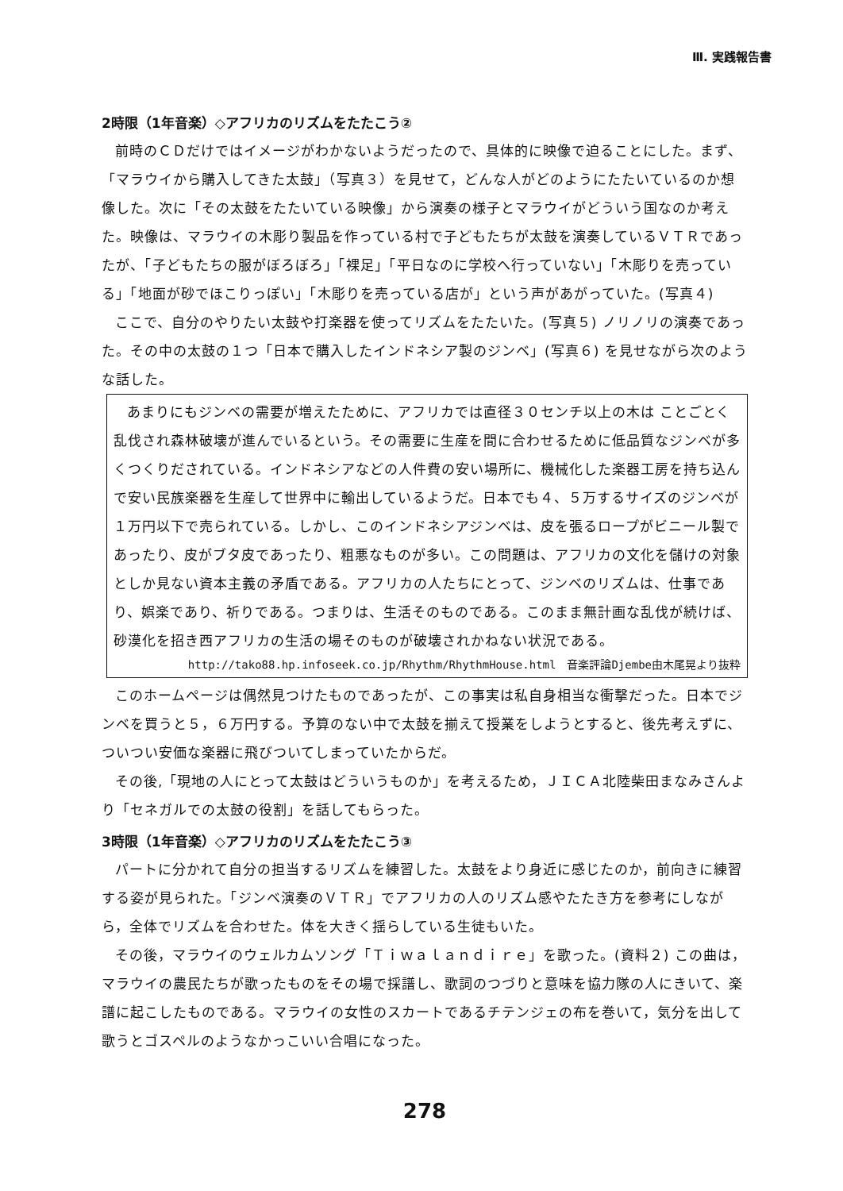Ⅲ. 実践報告書
2時限（1年音楽）◇アフリカのリズムをたたこう②
前時のＣＤだけではイメージがわかないようだったので、具体的に映像で迫ることにした。まず、「マラウイから購入してきた太鼓」（写真３）を見せて，どんな人がどのようにたたいているのか想像した。次に「その太鼓をたたいている映像」から演奏の様子とマラウイがどういう国なのか考えた。映像は、マラウイの木彫り製品を作っている村で子どもたちが太鼓を演奏しているＶＴＲであったが、「子どもたちの服がぼろぼろ」「裸足」「平日なのに学校へ行っていない」「木彫りを売っている」「地面が砂でほこりっぽい」「木彫りを売っている店が」という声があがっていた。(写真４)
ここで、自分のやりたい太鼓や打楽器を使ってリズムをたたいた。(写真５) ノリノリの演奏であった。その中の太鼓の１つ「日本で購入したインドネシア製のジンベ」(写真６) を見せながら次のような話した。
あまりにもジンベの需要が増えたために、アフリカでは直径３０センチ以上の木は ことごとく乱伐され森林破壊が進んでいるという。その需要に生産を間に合わせるために低品質なジンベが多くつくりだされている。インドネシアなどの人件費の安い場所に、機械化した楽器工房を持ち込んで安い民族楽器を生産して世界中に輸出しているようだ。日本でも４、５万するサイズのジンベが１万円以下で売られている。しかし、このインドネシアジンベは、皮を張るロープがビニール製であったり、皮がブタ皮であったり、粗悪なものが多い。この問題は、アフリカの文化を儲けの対象としか見ない資本主義の矛盾である。アフリカの人たちにとって、ジンベのリズムは、仕事であり、娯楽であり、祈りである。つまりは、生活そのものである。このまま無計画な乱伐が続けば、砂漠化を招き西アフリカの生活の場そのものが破壊されかねない状況である。
http://tako88.hp.infoseek.co.jp/Rhythm/RhythmHouse.html　音楽評論Djembe由木尾晃より抜粋
このホームページは偶然見つけたものであったが、この事実は私自身相当な衝撃だった。日本でジンベを買うと５，６万円する。予算のない中で太鼓を揃えて授業をしようとすると、後先考えずに、ついつい安価な楽器に飛びついてしまっていたからだ。
その後,「現地の人にとって太鼓はどういうものか」を考えるため，ＪＩＣＡ北陸柴田まなみさんより「セネガルでの太鼓の役割」を話してもらった。
3時限（1年音楽）◇アフリカのリズムをたたこう③
パートに分かれて自分の担当するリズムを練習した。太鼓をより身近に感じたのか，前向きに練習する姿が見られた。「ジンベ演奏のＶＴＲ」でアフリカの人のリズム感やたたき方を参考にしながら，全体でリズムを合わせた。体を大きく揺らしている生徒もいた。
その後，マラウイのウェルカムソング「Ｔｉｗａｌａｎｄｉｒｅ」を歌った。(資料２) この曲は，マラウイの農民たちが歌ったものをその場で採譜し、歌詞のつづりと意味を協力隊の人にきいて、楽譜に起こしたものである。マラウイの女性のスカートであるチテンジェの布を巻いて，気分を出して歌うとゴスペルのようなかっこいい合唱になった。
278